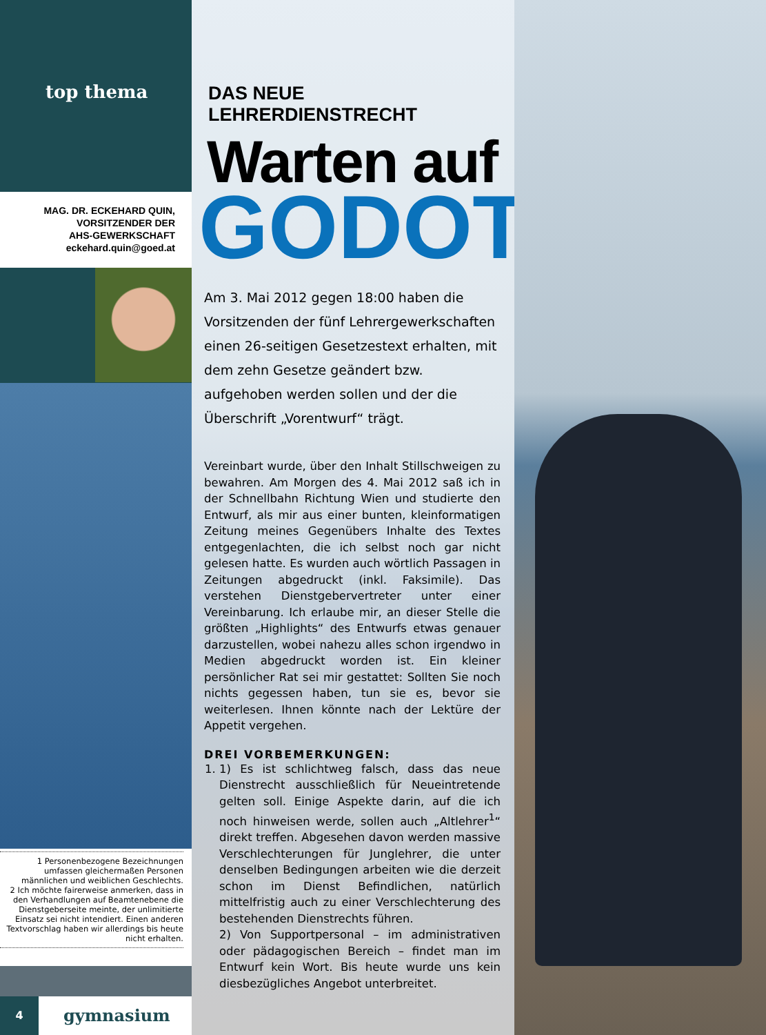top thema
MAG. DR. ECKEHARD QUIN,
VORSITZENDER DER
AHS-GEWERKSCHAFT
eckehard.quin@goed.at
1 Personenbezogene Bezeichnungen umfassen gleichermaßen Personen männlichen und weiblichen Geschlechts.
2 Ich möchte fairerweise anmerken, dass in den Verhandlungen auf Beamtenebene die Dienstgeberseite meinte, der unlimitierte Einsatz sei nicht intendiert. Einen anderen Textvorschlag haben wir allerdings bis heute nicht erhalten.
4
gymnasium
DAS NEUE LEHRERDIENSTRECHT
Warten auf
GODOT.
Am 3. Mai 2012 gegen 18:00 haben die Vorsitzenden der fünf Lehrergewerkschaften einen 26-seitigen Gesetzestext erhalten, mit dem zehn Gesetze geändert bzw. aufgehoben werden sollen und der die Überschrift „Vorentwurf“ trägt.
Vereinbart wurde, über den Inhalt Stillschweigen zu bewahren. Am Morgen des 4. Mai 2012 saß ich in der Schnellbahn Richtung Wien und studierte den Entwurf, als mir aus einer bunten, kleinformatigen Zeitung meines Gegenübers Inhalte des Textes entgegenlachten, die ich selbst noch gar nicht gelesen hatte. Es wurden auch wörtlich Passagen in Zeitungen abgedruckt (inkl. Faksimile). Das verstehen Dienstgebervertreter unter einer Vereinbarung. Ich erlaube mir, an dieser Stelle die größten „Highlights“ des Entwurfs etwas genauer darzustellen, wobei nahezu alles schon irgendwo in Medien abgedruckt worden ist. Ein kleiner persönlicher Rat sei mir gestattet: Sollten Sie noch nichts gegessen haben, tun sie es, bevor sie weiterlesen. Ihnen könnte nach der Lektüre der Appetit vergehen.
DREI VORBEMERKUNGEN:
1. 1) Es ist schlichtweg falsch, dass das neue Dienstrecht ausschließlich für Neueintretende gelten soll. Einige Aspekte darin, auf die ich noch hinweisen werde, sollen auch „Altlehrer<sup>1</sup>“ direkt treffen. Abgesehen davon werden massive Verschlechterungen für Junglehrer, die unter denselben Bedingungen arbeiten wie die derzeit schon im Dienst Befindlichen, natürlich mittelfristig auch zu einer Verschlechterung des bestehenden Dienstrechts führen.
2) Von Supportpersonal – im administrativen oder pädagogischen Bereich – findet man im Entwurf kein Wort. Bis heute wurde uns kein diesbezügliches Angebot unterbreitet.